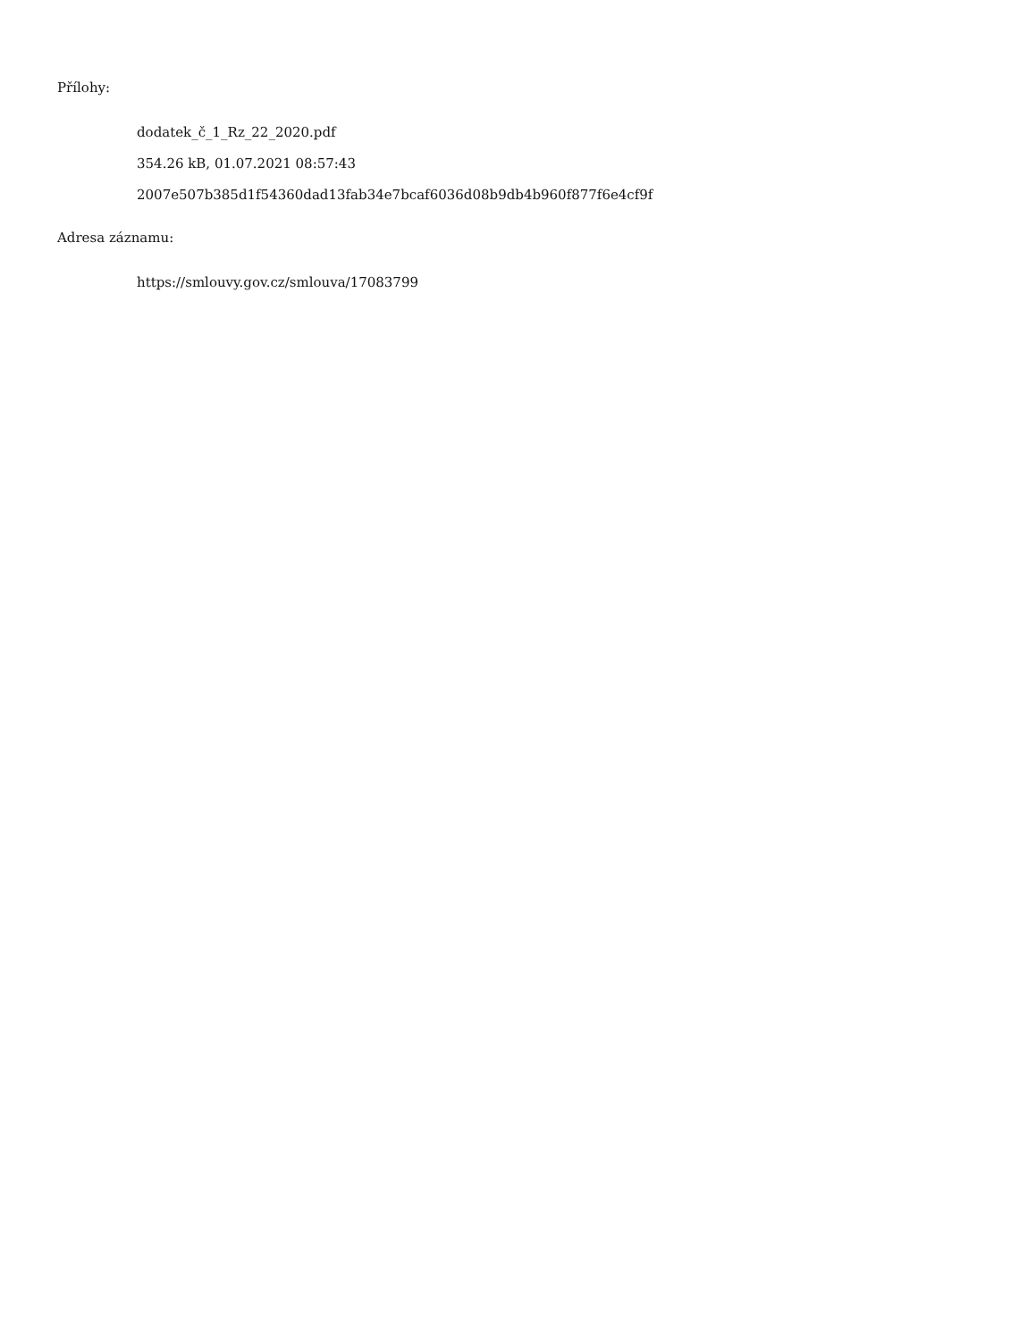Přílohy:
dodatek_č_1_Rz_22_2020.pdf
354.26 kB, 01.07.2021 08:57:43
2007e507b385d1f54360dad13fab34e7bcaf6036d08b9db4b960f877f6e4cf9f
Adresa záznamu:
https://smlouvy.gov.cz/smlouva/17083799